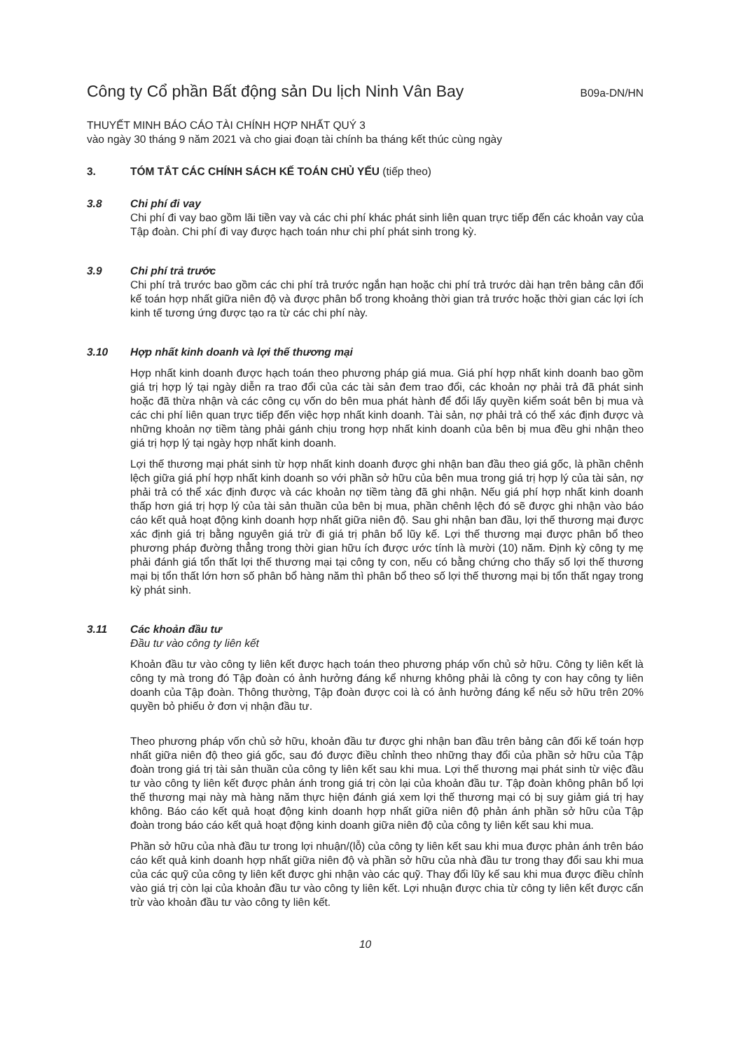Công ty Cổ phần Bất động sản Du lịch Ninh Vân Bay
B09a-DN/HN
THUYẾT MINH BÁO CÁO TÀI CHÍNH HỢP NHẤT QUÝ 3
vào ngày 30 tháng 9 năm 2021 và cho giai đoạn tài chính ba tháng kết thúc cùng ngày
3. TÓM TẮT CÁC CHÍNH SÁCH KẾ TOÁN CHỦ YẾU (tiếp theo)
3.8 Chi phí đi vay
Chi phí đi vay bao gồm lãi tiền vay và các chi phí khác phát sinh liên quan trực tiếp đến các khoản vay của Tập đoàn. Chi phí đi vay được hạch toán như chi phí phát sinh trong kỳ.
3.9 Chi phí trả trước
Chi phí trả trước bao gồm các chi phí trả trước ngắn hạn hoặc chi phí trả trước dài hạn trên bảng cân đối kế toán hợp nhất giữa niên độ và được phân bổ trong khoảng thời gian trả trước hoặc thời gian các lợi ích kinh tế tương ứng được tạo ra từ các chi phí này.
3.10 Hợp nhất kinh doanh và lợi thế thương mại
Hợp nhất kinh doanh được hạch toán theo phương pháp giá mua. Giá phí hợp nhất kinh doanh bao gồm giá trị hợp lý tại ngày diễn ra trao đổi của các tài sản đem trao đổi, các khoản nợ phải trả đã phát sinh hoặc đã thừa nhận và các công cụ vốn do bên mua phát hành để đổi lấy quyền kiểm soát bên bị mua và các chi phí liên quan trực tiếp đến việc hợp nhất kinh doanh. Tài sản, nợ phải trả có thể xác định được và những khoản nợ tiềm tàng phải gánh chịu trong hợp nhất kinh doanh của bên bị mua đều ghi nhận theo giá trị hợp lý tại ngày hợp nhất kinh doanh.
Lợi thế thương mại phát sinh từ hợp nhất kinh doanh được ghi nhận ban đầu theo giá gốc, là phần chênh lệch giữa giá phí hợp nhất kinh doanh so với phần sở hữu của bên mua trong giá trị hợp lý của tài sản, nợ phải trả có thể xác định được và các khoản nợ tiềm tàng đã ghi nhận. Nếu giá phí hợp nhất kinh doanh thấp hơn giá trị hợp lý của tài sản thuần của bên bị mua, phần chênh lệch đó sẽ được ghi nhận vào báo cáo kết quả hoạt động kinh doanh hợp nhất giữa niên độ. Sau ghi nhận ban đầu, lợi thế thương mại được xác định giá trị bằng nguyên giá trừ đi giá trị phân bổ lũy kế. Lợi thế thương mại được phân bổ theo phương pháp đường thẳng trong thời gian hữu ích được ước tính là mười (10) năm. Định kỳ công ty mẹ phải đánh giá tổn thất lợi thế thương mại tại công ty con, nếu có bằng chứng cho thấy số lợi thế thương mại bị tổn thất lớn hơn số phân bổ hàng năm thì phân bổ theo số lợi thế thương mại bị tổn thất ngay trong kỳ phát sinh.
3.11 Các khoản đầu tư
Đầu tư vào công ty liên kết
Khoản đầu tư vào công ty liên kết được hạch toán theo phương pháp vốn chủ sở hữu. Công ty liên kết là công ty mà trong đó Tập đoàn có ảnh hưởng đáng kể nhưng không phải là công ty con hay công ty liên doanh của Tập đoàn. Thông thường, Tập đoàn được coi là có ảnh hưởng đáng kể nếu sở hữu trên 20% quyền bỏ phiếu ở đơn vị nhận đầu tư.
Theo phương pháp vốn chủ sở hữu, khoản đầu tư được ghi nhận ban đầu trên bảng cân đối kế toán hợp nhất giữa niên độ theo giá gốc, sau đó được điều chỉnh theo những thay đổi của phần sở hữu của Tập đoàn trong giá trị tài sản thuần của công ty liên kết sau khi mua. Lợi thế thương mại phát sinh từ việc đầu tư vào công ty liên kết được phản ánh trong giá trị còn lại của khoản đầu tư. Tập đoàn không phân bổ lợi thế thương mại này mà hàng năm thực hiện đánh giá xem lợi thế thương mại có bị suy giảm giá trị hay không. Báo cáo kết quả hoạt động kinh doanh hợp nhất giữa niên độ phản ánh phần sở hữu của Tập đoàn trong báo cáo kết quả hoạt động kinh doanh giữa niên độ của công ty liên kết sau khi mua.
Phần sở hữu của nhà đầu tư trong lợi nhuận/(lỗ) của công ty liên kết sau khi mua được phản ánh trên báo cáo kết quả kinh doanh hợp nhất giữa niên độ và phần sở hữu của nhà đầu tư trong thay đổi sau khi mua của các quỹ của công ty liên kết được ghi nhận vào các quỹ. Thay đổi lũy kế sau khi mua được điều chỉnh vào giá trị còn lại của khoản đầu tư vào công ty liên kết. Lợi nhuận được chia từ công ty liên kết được cấn trừ vào khoản đầu tư vào công ty liên kết.
10